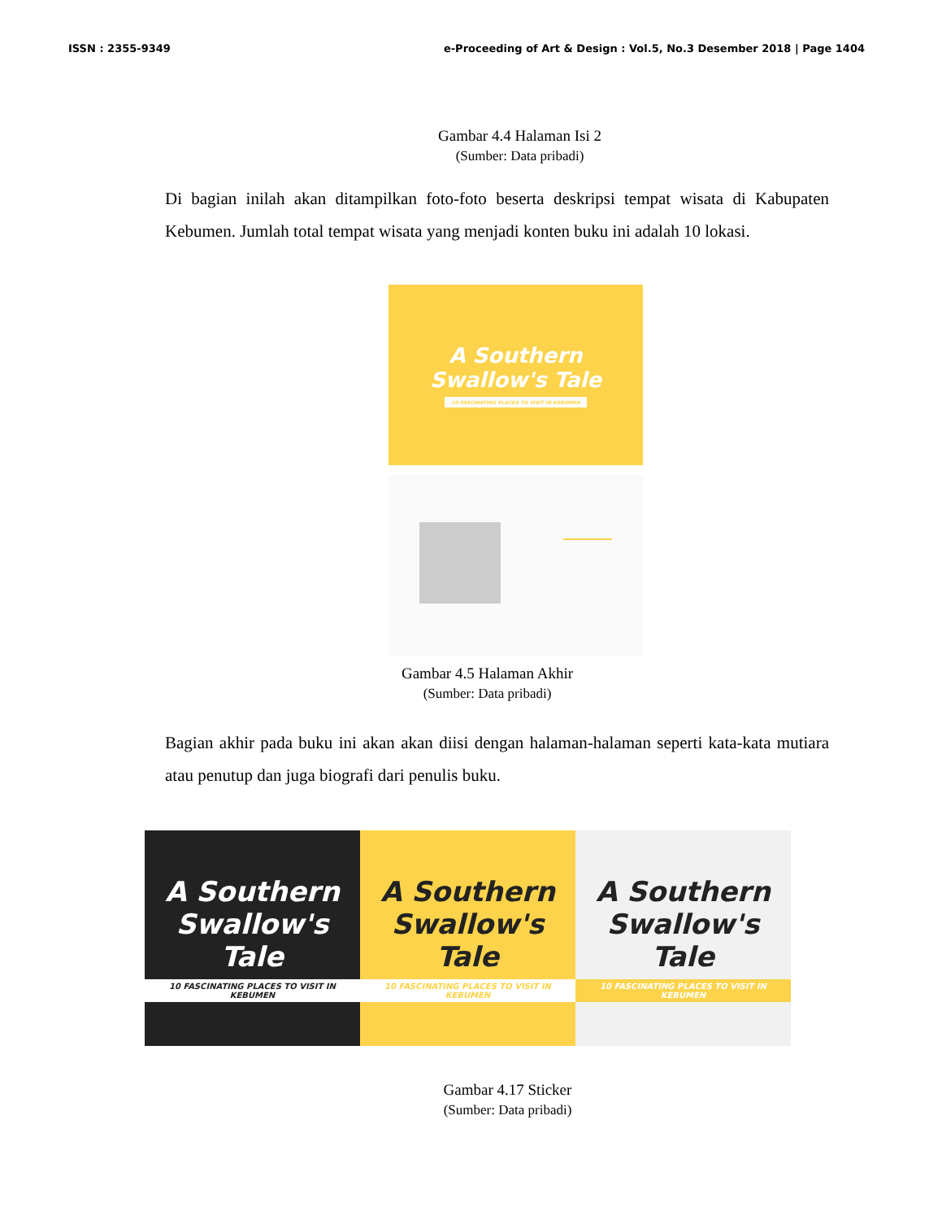ISSN : 2355-9349 e-Proceeding of Art & Design : Vol.5, No.3 Desember 2018 | Page 1404
Gambar 4.4 Halaman Isi 2
(Sumber: Data pribadi)
Di bagian inilah akan ditampilkan foto-foto beserta deskripsi tempat wisata di Kabupaten Kebumen. Jumlah total tempat wisata yang menjadi konten buku ini adalah 10 lokasi.
A Southern
Swallow's Tale
10 FASCINATING PLACES TO VISIT IN KEBUMEN
Gambar 4.5 Halaman Akhir
(Sumber: Data pribadi)
Bagian akhir pada buku ini akan akan diisi dengan halaman-halaman seperti kata-kata mutiara atau penutup dan juga biografi dari penulis buku.
A Southern
Swallow's Tale
10 FASCINATING PLACES TO VISIT IN KEBUMEN
A Southern
Swallow's Tale
10 FASCINATING PLACES TO VISIT IN KEBUMEN
A Southern
Swallow's Tale
10 FASCINATING PLACES TO VISIT IN KEBUMEN
Gambar 4.17 Sticker
(Sumber: Data pribadi)